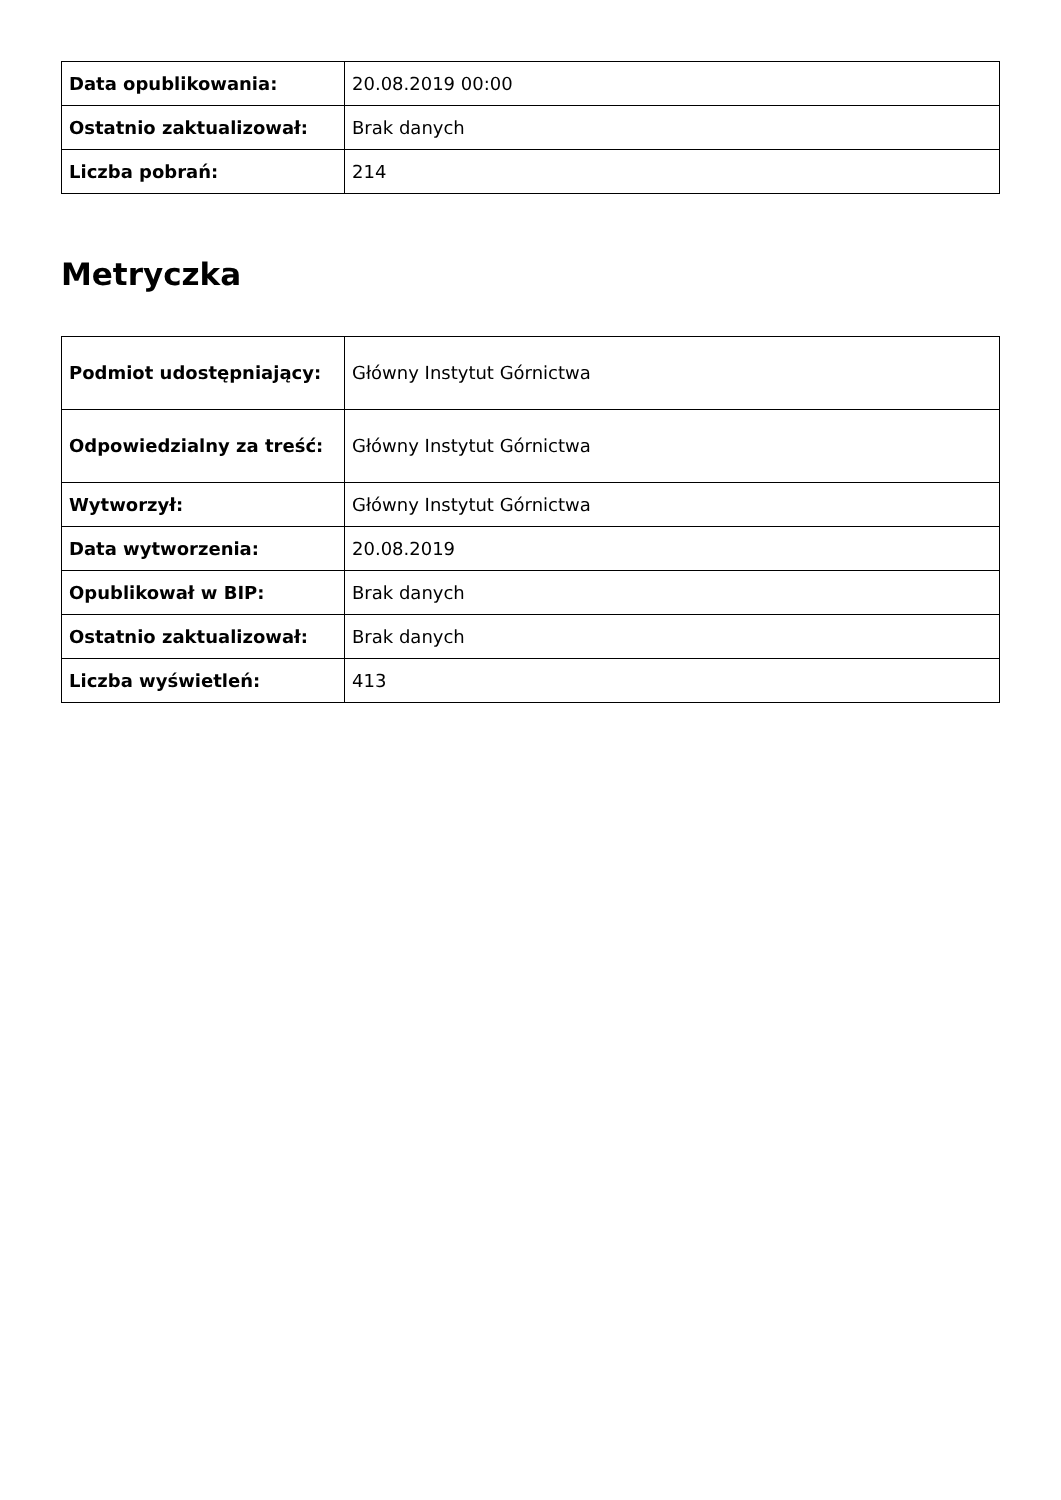| Data opublikowania: | 20.08.2019 00:00 |
| Ostatnio zaktualizował: | Brak danych |
| Liczba pobrań: | 214 |
Metryczka
| Podmiot udostępniający: | Główny Instytut Górnictwa |
| Odpowiedzialny za treść: | Główny Instytut Górnictwa |
| Wytworzył: | Główny Instytut Górnictwa |
| Data wytworzenia: | 20.08.2019 |
| Opublikował w BIP: | Brak danych |
| Ostatnio zaktualizował: | Brak danych |
| Liczba wyświetleń: | 413 |